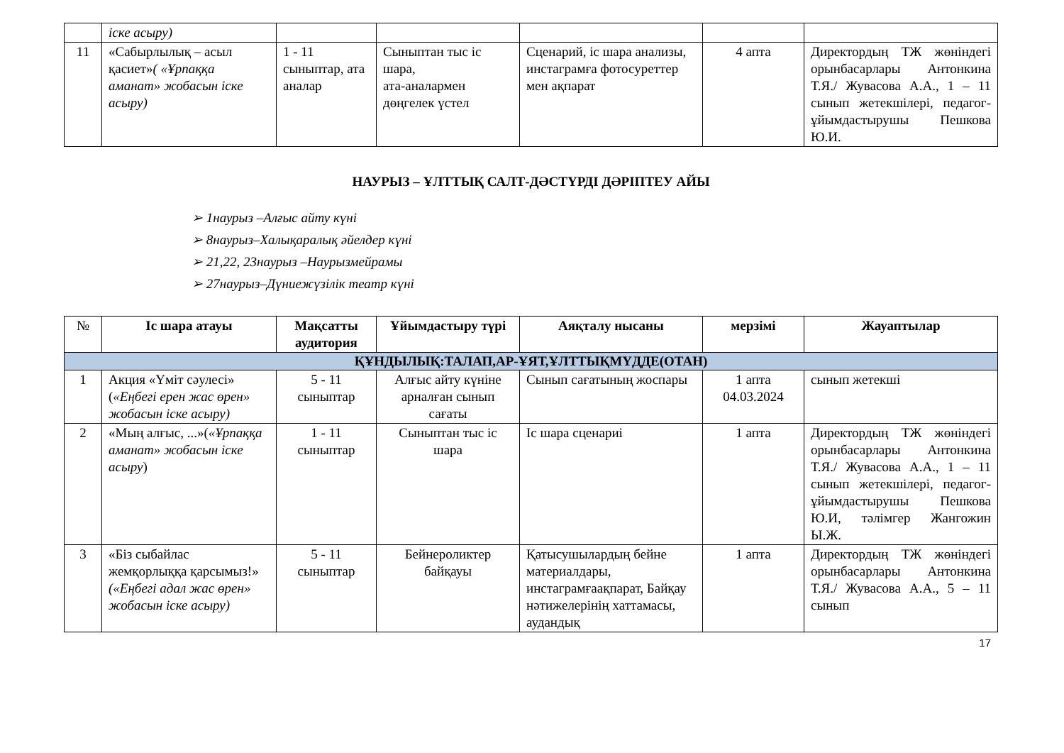| | іске асыру) | | | | | |
| 11 | «Сабырлылық – асыл қасиет» ( «Ұрпаққа аманат» жобасын іске асыру) | 1 - 11 сыныптар, ата аналар | Сыныптан тыс іс шара, ата-аналармен дөңгелек үстел | Сценарий, іс шара анализы, инстаграмға фотосуреттер мен ақпарат | 4 апта | Директордың ТЖ жөніндегі орынбасарлары Антонкина Т.Я./ Жувасова А.А., 1 – 11 сынып жетекшілері, педагог-ұйымдастырушы Пешкова Ю.И. |
НАУРЫЗ – ҰЛТТЫҚ САЛТ-ДӘСТҮРДІ ДӘРІПТЕУ АЙЫ
➢ 1наурыз –Алғыс айту күні
➢ 8наурыз–Халықаралық әйелдер күні
➢ 21,22, 23наурыз –Наурызмейрамы
➢ 27наурыз–Дүниежүзілік театр күні
| № | Іс шара атауы | Мақсатты аудитория | Ұйымдастыру түрі | Аяқталу нысаны | мерзімі | Жауаптылар |
| --- | --- | --- | --- | --- | --- | --- |
| ҚҰНДЫЛЫҚ:ТАЛАП,АР-ҰЯТ,ҰЛТТЫҚМҮДДЕ(ОТАН) | | | | | | |
| 1 | Акция «Үміт сәулесі» ( «Еңбегі ерен жас өрен» жобасын іске асыру) | 5 - 11 сыныптар | Алғыс айту күніне арналған сынып сағаты | Сынып сағатының жоспары | 1 апта 04.03.2024 | сынып жетекші |
| 2 | «Мың алғыс, ...»( «Ұрпаққа аманат» жобасын іске асыру ) | 1 - 11 сыныптар | Сыныптан тыс іс шара | Іс шара сценариі | 1 апта | Директордың ТЖ жөніндегі орынбасарлары Антонкина Т.Я./ Жувасова А.А., 1 – 11 сынып жетекшілері, педагог-ұйымдастырушы Пешкова Ю.И, тәлімгер Жангожин Ы.Ж. |
| 3 | «Біз сыбайлас жемқорлыққа қарсымыз!» («Еңбегі адал жас өрен» жобасын іске асыру) | 5 - 11 сыныптар | Бейнероликтер байқауы | Қатысушылардың бейне материалдары, инстаграмғаақпарат, Байқау нәтижелерінің хаттамасы, аудандық | 1 апта | Директордың ТЖ жөніндегі орынбасарлары Антонкина Т.Я./ Жувасова А.А., 5 – 11 сынып |
17